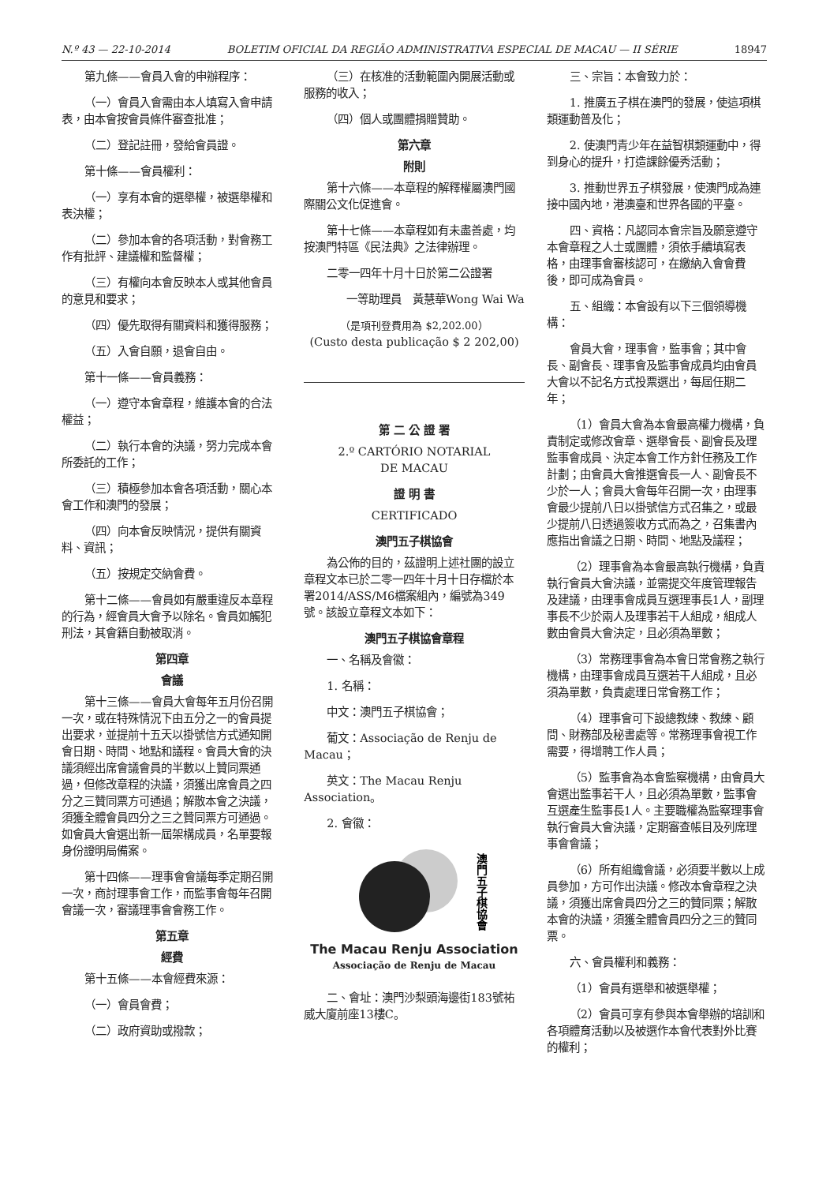N.º 43 — 22-10-2014 BOLETIM OFICIAL DA REGIÃO ADMINISTRATIVA ESPECIAL DE MACAU — II SÉRIE 18947
第九條——會員入會的申辦程序：
（一）會員入會需由本人填寫入會申請表，由本會按會員條件審查批准；
（二）登記註冊，發給會員證。
第十條——會員權利：
（一）享有本會的選舉權，被選舉權和表決權；
（二）參加本會的各項活動，對會務工作有批評、建議權和監督權；
（三）有權向本會反映本人或其他會員的意見和要求；
（四）優先取得有關資料和獲得服務；
（五）入會自願，退會自由。
第十一條——會員義務：
（一）遵守本會章程，維護本會的合法權益；
（二）執行本會的決議，努力完成本會所委託的工作；
（三）積極參加本會各項活動，關心本會工作和澳門的發展；
（四）向本會反映情況，提供有關資料、資訊；
（五）按規定交納會費。
第十二條——會員如有嚴重違反本章程的行為，經會員大會予以除名。會員如觸犯刑法，其會籍自動被取消。
第四章
會議
第十三條——會員大會每年五月份召開一次，或在特殊情況下由五分之一的會員提出要求，並提前十五天以掛號信方式通知開會日期、時間、地點和議程。會員大會的決議須經出席會議會員的半數以上贊同票通過，但修改章程的決議，須獲出席會員之四分之三贊同票方可通過；解散本會之決議，須獲全體會員四分之三之贊同票方可通過。如會員大會選出新一屆架構成員，名單要報身份證明局備案。
第十四條——理事會會議每季定期召開一次，商討理事會工作，而監事會每年召開會議一次，審議理事會會務工作。
第五章
經費
第十五條——本會經費來源：
（一）會員會費；
（二）政府資助或撥款；
（三）在核准的活動範圍內開展活動或服務的收入；
（四）個人或團體捐贈贊助。
第六章
附則
第十六條——本章程的解釋權屬澳門國際關公文化促進會。
第十七條——本章程如有未盡善處，均按澳門特區《民法典》之法律辦理。
二零一四年十月十日於第二公證署
一等助理員　黃慧華Wong Wai Wa
（是項刊登費用為 $2,202.00）
(Custo desta publicação $ 2 202,00)
第 二 公 證 署
2.º CARTÓRIO NOTARIAL
DE MACAU
證 明 書
CERTIFICADO
澳門五子棋協會
為公佈的目的，茲證明上述社團的設立章程文本已於二零一四年十月十日存檔於本署2014/ASS/M6檔案組內，編號為349號。該設立章程文本如下：
澳門五子棋協會章程
一、名稱及會徽：
1. 名稱：
中文：澳門五子棋協會；
葡文：Associação de Renju de Macau；
英文：The Macau Renju Association。
2. 會徽：
澳門五子棋協會
The Macau Renju Association
Associação de Renju de Macau
二、會址：澳門沙梨頭海邊街183號祐威大廈前座13樓C。
三、宗旨：本會致力於：
1. 推廣五子棋在澳門的發展，使這項棋類運動普及化；
2. 使澳門青少年在益智棋類運動中，得到身心的提升，打造課餘優秀活動；
3. 推動世界五子棋發展，使澳門成為連接中國內地，港澳臺和世界各國的平臺。
四、資格：凡認同本會宗旨及願意遵守本會章程之人士或團體，須依手續填寫表格，由理事會審核認可，在繳納入會會費後，即可成為會員。
五、組織：本會設有以下三個領導機構：
會員大會，理事會，監事會；其中會長、副會長、理事會及監事會成員均由會員大會以不記名方式投票選出，每屆任期二年；
（1）會員大會為本會最高權力機構，負責制定或修改會章、選舉會長、副會長及理監事會成員、決定本會工作方針任務及工作計劃；由會員大會推選會長一人、副會長不少於一人；會員大會每年召開一次，由理事會最少提前八日以掛號信方式召集之，或最少提前八日透過簽收方式而為之，召集書內應指出會議之日期、時間、地點及議程；
（2）理事會為本會最高執行機構，負責執行會員大會決議，並需提交年度管理報告及建議，由理事會成員互選理事長1人，副理事長不少於兩人及理事若干人組成，組成人數由會員大會決定，且必須為單數；
（3）常務理事會為本會日常會務之執行機構，由理事會成員互選若干人組成，且必須為單數，負責處理日常會務工作；
（4）理事會可下設總教練、教練、顧問、財務部及秘書處等。常務理事會視工作需要，得增聘工作人員；
（5）監事會為本會監察機構，由會員大會選出監事若干人，且必須為單數，監事會互選產生監事長1人。主要職權為監察理事會執行會員大會決議，定期審查帳目及列席理事會會議；
（6）所有組織會議，必須要半數以上成員參加，方可作出決議。修改本會章程之決議，須獲出席會員四分之三的贊同票；解散本會的決議，須獲全體會員四分之三的贊同票。
六、會員權利和義務：
（1）會員有選舉和被選舉權；
（2）會員可享有參與本會舉辦的培訓和各項體育活動以及被選作本會代表對外比賽的權利；